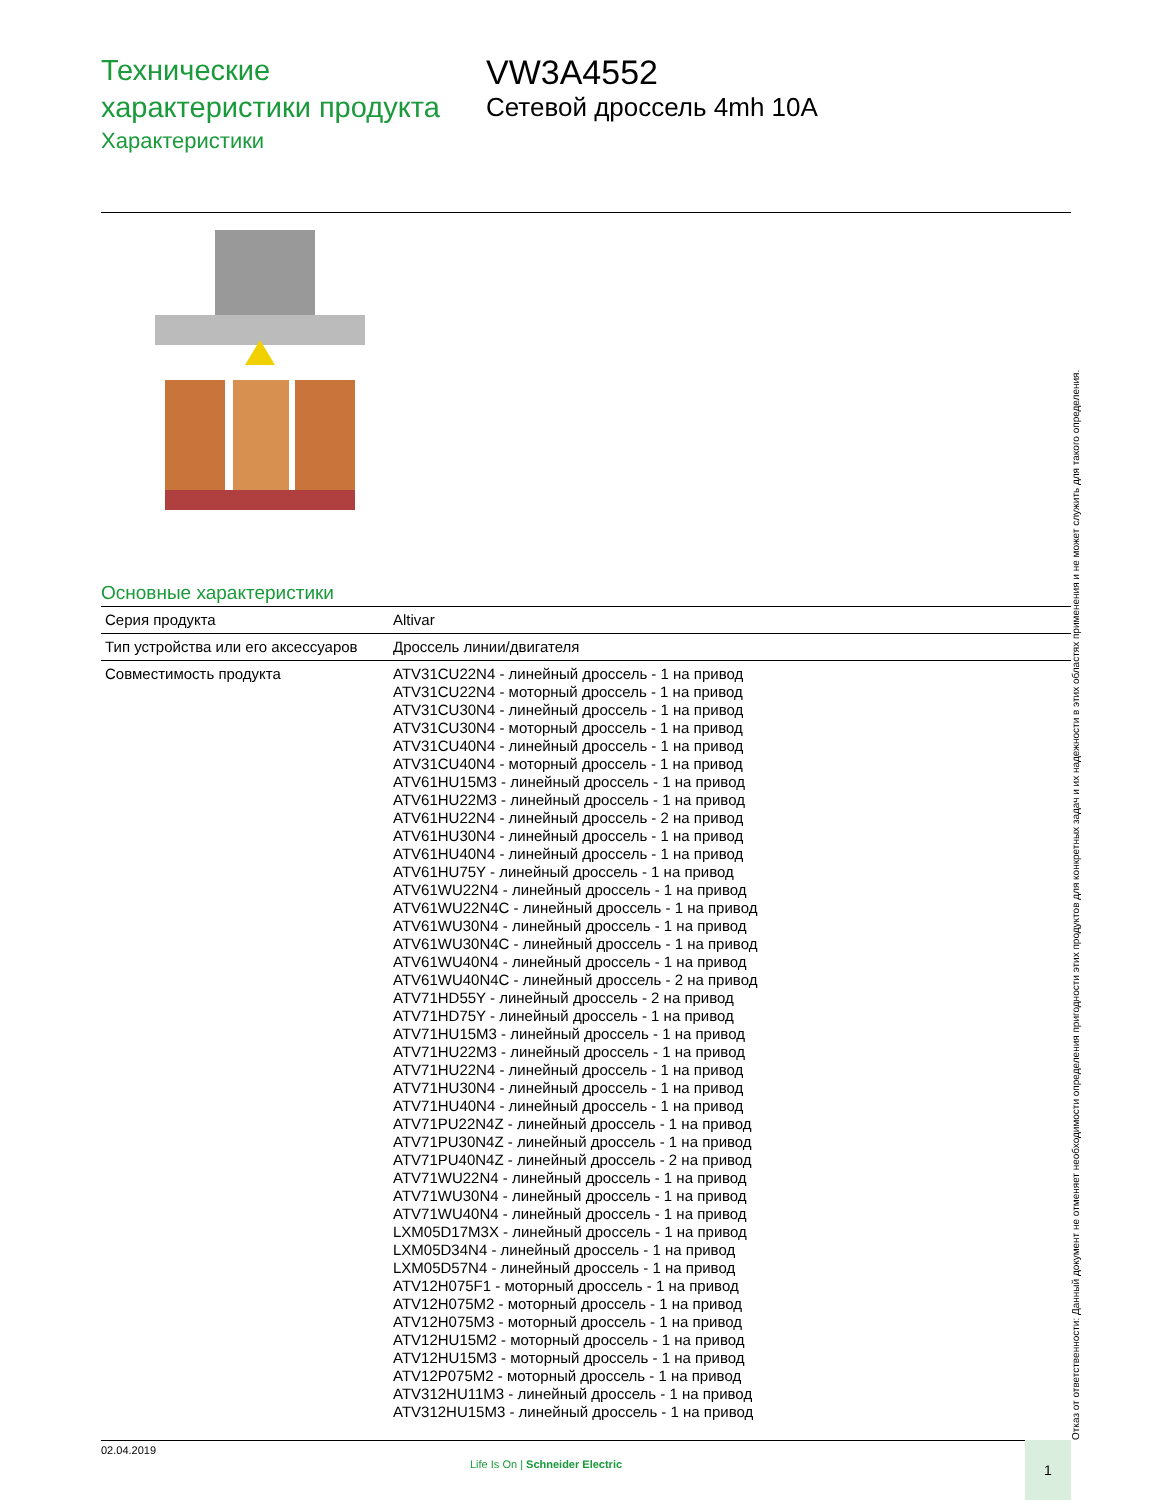Технические
характеристики продукта
Характеристики
VW3A4552
Сетевой дроссель 4mh 10A
Отказ от ответственности: Данный документ не отменяет необходимости определения пригодности этих продуктов для конкретных задач и их надежности в этих областях применения и не может служить для такого определения.
Основные характеристики
| Серия продукта | Altivar |
| Тип устройства или его аксессуаров | Дроссель линии/двигателя |
| Совместимость продукта | ATV31CU22N4 - линейный дроссель - 1 на привод ATV31CU22N4 - моторный дроссель - 1 на привод ATV31CU30N4 - линейный дроссель - 1 на привод ATV31CU30N4 - моторный дроссель - 1 на привод ATV31CU40N4 - линейный дроссель - 1 на привод ATV31CU40N4 - моторный дроссель - 1 на привод ATV61HU15M3 - линейный дроссель - 1 на привод ATV61HU22M3 - линейный дроссель - 1 на привод ATV61HU22N4 - линейный дроссель - 2 на привод ATV61HU30N4 - линейный дроссель - 1 на привод ATV61HU40N4 - линейный дроссель - 1 на привод ATV61HU75Y - линейный дроссель - 1 на привод ATV61WU22N4 - линейный дроссель - 1 на привод ATV61WU22N4C - линейный дроссель - 1 на привод ATV61WU30N4 - линейный дроссель - 1 на привод ATV61WU30N4C - линейный дроссель - 1 на привод ATV61WU40N4 - линейный дроссель - 1 на привод ATV61WU40N4C - линейный дроссель - 2 на привод ATV71HD55Y - линейный дроссель - 2 на привод ATV71HD75Y - линейный дроссель - 1 на привод ATV71HU15M3 - линейный дроссель - 1 на привод ATV71HU22M3 - линейный дроссель - 1 на привод ATV71HU22N4 - линейный дроссель - 1 на привод ATV71HU30N4 - линейный дроссель - 1 на привод ATV71HU40N4 - линейный дроссель - 1 на привод ATV71PU22N4Z - линейный дроссель - 1 на привод ATV71PU30N4Z - линейный дроссель - 1 на привод ATV71PU40N4Z - линейный дроссель - 2 на привод ATV71WU22N4 - линейный дроссель - 1 на привод ATV71WU30N4 - линейный дроссель - 1 на привод ATV71WU40N4 - линейный дроссель - 1 на привод LXM05D17M3X - линейный дроссель - 1 на привод LXM05D34N4 - линейный дроссель - 1 на привод LXM05D57N4 - линейный дроссель - 1 на привод ATV12H075F1 - моторный дроссель - 1 на привод ATV12H075M2 - моторный дроссель - 1 на привод ATV12H075M3 - моторный дроссель - 1 на привод ATV12HU15M2 - моторный дроссель - 1 на привод ATV12HU15M3 - моторный дроссель - 1 на привод ATV12P075M2 - моторный дроссель - 1 на привод ATV312HU11M3 - линейный дроссель - 1 на привод ATV312HU15M3 - линейный дроссель - 1 на привод |
02.04.2019
Life Is On | Schneider Electric
1